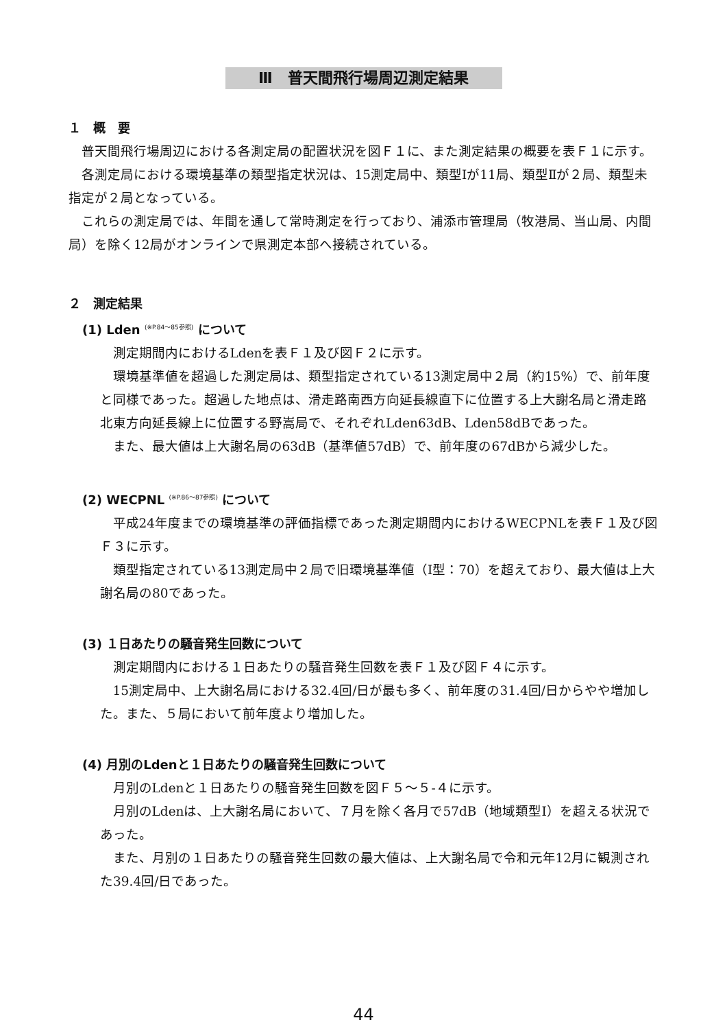Ⅲ　普天間飛行場周辺測定結果
１　概　要
普天間飛行場周辺における各測定局の配置状況を図Ｆ１に、また測定結果の概要を表Ｆ１に示す。
各測定局における環境基準の類型指定状況は、15測定局中、類型Ⅰが11局、類型Ⅱが２局、類型未指定が２局となっている。
これらの測定局では、年間を通して常時測定を行っており、浦添市管理局（牧港局、当山局、内間局）を除く12局がオンラインで県測定本部へ接続されている。
２　測定結果
(1) Lden <sup>(※P.84～85参照)</sup> について
測定期間内におけるLdenを表Ｆ１及び図Ｆ２に示す。
環境基準値を超過した測定局は、類型指定されている13測定局中２局（約15%）で、前年度と同様であった。超過した地点は、滑走路南西方向延長線直下に位置する上大謝名局と滑走路北東方向延長線上に位置する野嵩局で、それぞれLden63dB、Lden58dBであった。
また、最大値は上大謝名局の63dB（基準値57dB）で、前年度の67dBから減少した。
(2) WECPNL <sup>(※P.86～87参照)</sup> について
平成24年度までの環境基準の評価指標であった測定期間内におけるWECPNLを表Ｆ１及び図Ｆ３に示す。
類型指定されている13測定局中２局で旧環境基準値（Ⅰ型：70）を超えており、最大値は上大謝名局の80であった。
(3) １日あたりの騒音発生回数について
測定期間内における１日あたりの騒音発生回数を表Ｆ１及び図Ｆ４に示す。
15測定局中、上大謝名局における32.4回/日が最も多く、前年度の31.4回/日からやや増加した。また、５局において前年度より増加した。
(4) 月別のLdenと１日あたりの騒音発生回数について
月別のLdenと１日あたりの騒音発生回数を図Ｆ５～５-４に示す。
月別のLdenは、上大謝名局において、７月を除く各月で57dB（地域類型Ⅰ）を超える状況であった。
また、月別の１日あたりの騒音発生回数の最大値は、上大謝名局で令和元年12月に観測された39.4回/日であった。
44